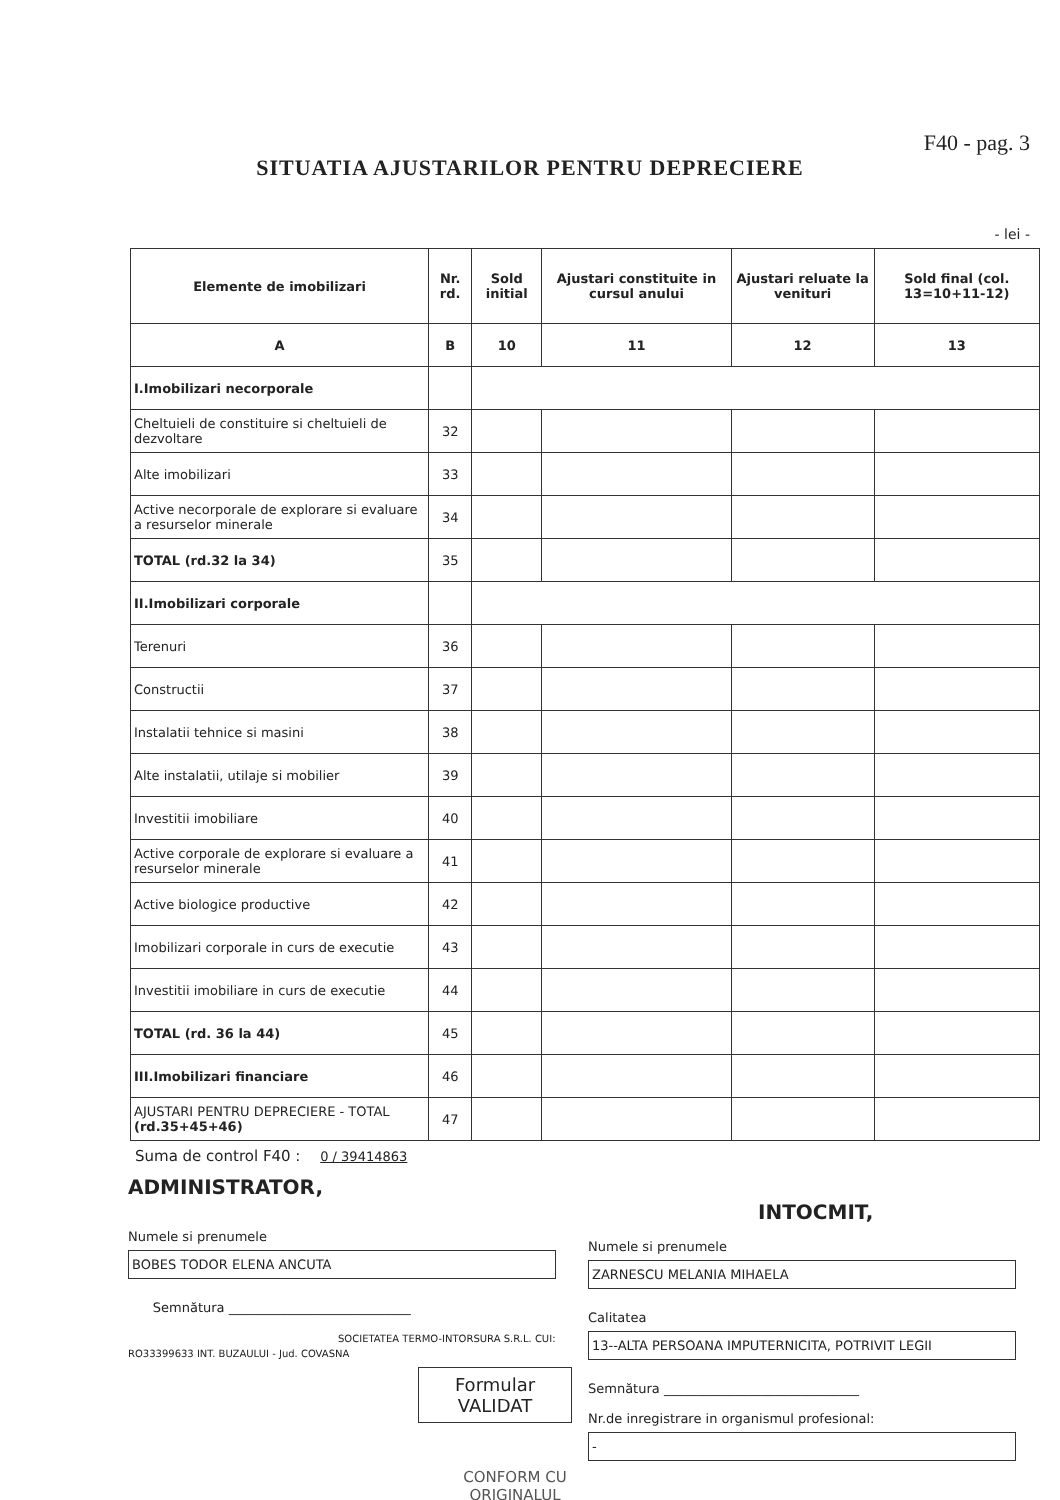F40 - pag. 3
SITUATIA AJUSTARILOR PENTRU DEPRECIERE
- lei -
| Elemente de imobilizari | Nr. rd. | Sold initial | Ajustari constituite in cursul anului | Ajustari reluate la venituri | Sold final (col. 13=10+11-12) |
| --- | --- | --- | --- | --- | --- |
| A | B | 10 | 11 | 12 | 13 |
| I.Imobilizari necorporale | | | | | |
| Cheltuieli de constituire si cheltuieli de dezvoltare | 32 | | | | |
| Alte imobilizari | 33 | | | | |
| Active necorporale de explorare si evaluare a resurselor minerale | 34 | | | | |
| TOTAL (rd.32 la 34) | 35 | | | | |
| II.Imobilizari corporale | | | | | |
| Terenuri | 36 | | | | |
| Constructii | 37 | | | | |
| Instalatii tehnice si masini | 38 | | | | |
| Alte instalatii, utilaje si mobilier | 39 | | | | |
| Investitii imobiliare | 40 | | | | |
| Active corporale de explorare si evaluare a resurselor minerale | 41 | | | | |
| Active biologice productive | 42 | | | | |
| Imobilizari corporale in curs de executie | 43 | | | | |
| Investitii imobiliare in curs de executie | 44 | | | | |
| TOTAL (rd. 36 la 44) | 45 | | | | |
| III.Imobilizari financiare | 46 | | | | |
| AJUSTARI PENTRU DEPRECIERE - TOTAL (rd.35+45+46) | 47 | | | | |
Suma de control F40 : 0 / 39414863
ADMINISTRATOR,
Numele si prenumele
BOBES TODOR ELENA ANCUTA
Semnătura ____________________________
SOCIETATEA TERMO-INTORSURA S.R.L. CUI: RO33399633 INT. BUZAULUI - Jud. COVASNA
INTOCMIT,
Numele si prenumele
ZARNESCU MELANIA MIHAELA
Calitatea
13--ALTA PERSOANA IMPUTERNICITA, POTRIVIT LEGII
Semnătura ______________________________
Nr.de inregistrare in organismul profesional:
-
Formular
VALIDAT
CONFORM CU ORIGINALUL